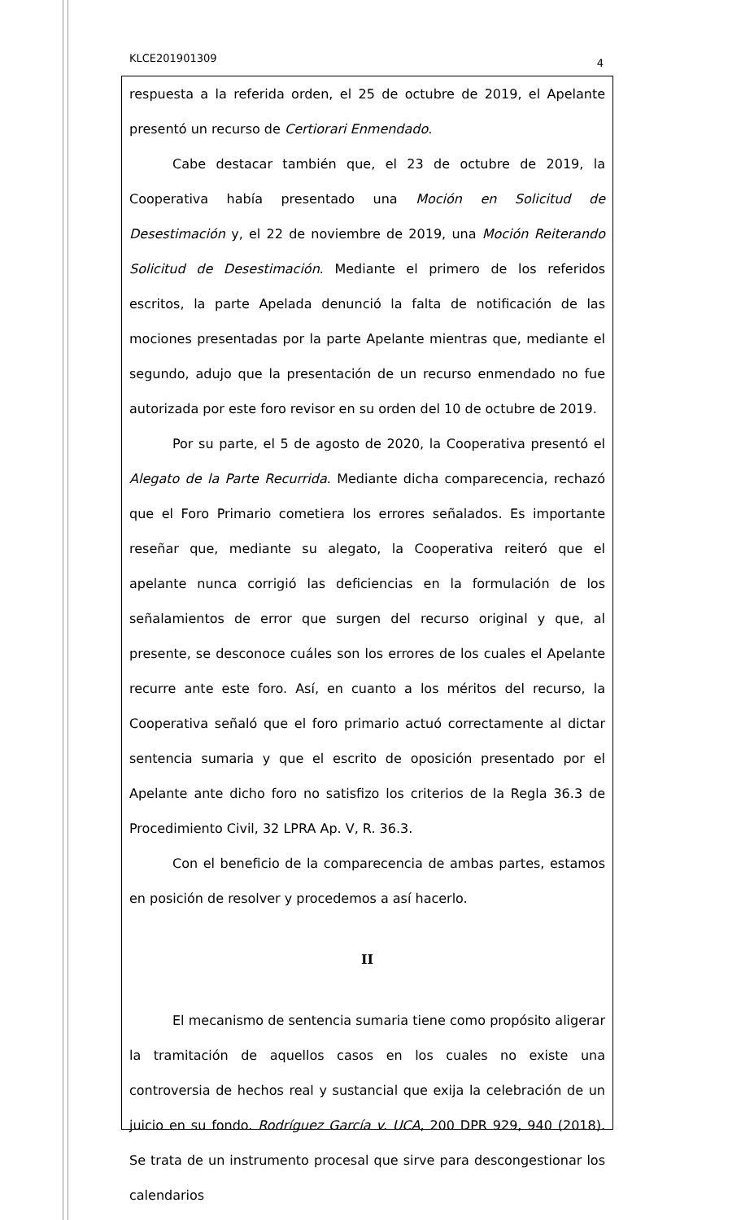KLCE201901309 4
respuesta a la referida orden, el 25 de octubre de 2019, el Apelante presentó un recurso de Certiorari Enmendado.
Cabe destacar también que, el 23 de octubre de 2019, la Cooperativa había presentado una Moción en Solicitud de Desestimación y, el 22 de noviembre de 2019, una Moción Reiterando Solicitud de Desestimación. Mediante el primero de los referidos escritos, la parte Apelada denunció la falta de notificación de las mociones presentadas por la parte Apelante mientras que, mediante el segundo, adujo que la presentación de un recurso enmendado no fue autorizada por este foro revisor en su orden del 10 de octubre de 2019.
Por su parte, el 5 de agosto de 2020, la Cooperativa presentó el Alegato de la Parte Recurrida. Mediante dicha comparecencia, rechazó que el Foro Primario cometiera los errores señalados. Es importante reseñar que, mediante su alegato, la Cooperativa reiteró que el apelante nunca corrigió las deficiencias en la formulación de los señalamientos de error que surgen del recurso original y que, al presente, se desconoce cuáles son los errores de los cuales el Apelante recurre ante este foro. Así, en cuanto a los méritos del recurso, la Cooperativa señaló que el foro primario actuó correctamente al dictar sentencia sumaria y que el escrito de oposición presentado por el Apelante ante dicho foro no satisfizo los criterios de la Regla 36.3 de Procedimiento Civil, 32 LPRA Ap. V, R. 36.3.
Con el beneficio de la comparecencia de ambas partes, estamos en posición de resolver y procedemos a así hacerlo.
II
El mecanismo de sentencia sumaria tiene como propósito aligerar la tramitación de aquellos casos en los cuales no existe una controversia de hechos real y sustancial que exija la celebración de un juicio en su fondo. Rodríguez García v. UCA, 200 DPR 929, 940 (2018). Se trata de un instrumento procesal que sirve para descongestionar los calendarios